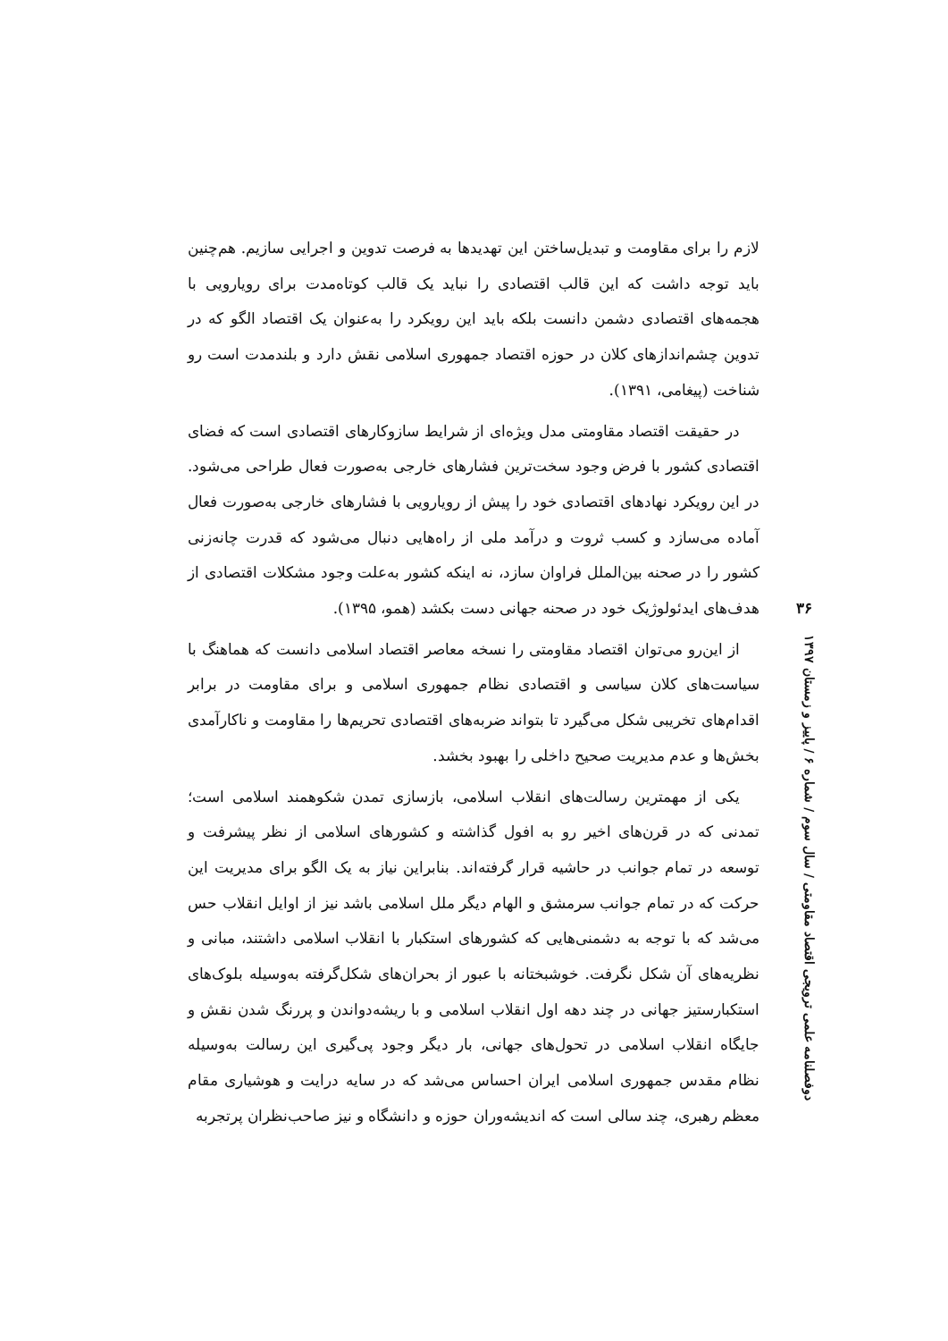لازم را برای مقاومت و تبدیل‌ساختن این تهدیدها به فرصت تدوین و اجرایی سازیم. هم‌چنین باید توجه داشت که این قالب اقتصادی را نباید یک قالب کوتاه‌مدت برای رویارویی با هجمه‌های اقتصادی دشمن دانست بلکه باید این رویکرد را به‌عنوان یک اقتصاد الگو که در تدوین چشم‌اندازهای کلان در حوزه اقتصاد جمهوری اسلامی نقش دارد و بلندمدت است رو شناخت (پیغامی، ۱۳۹۱).
در حقیقت اقتصاد مقاومتی مدل ویژه‌ای از شرایط سازوکارهای اقتصادی است که فضای اقتصادی کشور با فرض وجود سخت‌ترین فشارهای خارجی به‌صورت فعال طراحی می‌شود. در این رویکرد نهادهای اقتصادی خود را پیش از رویارویی با فشارهای خارجی به‌صورت فعال آماده می‌سازد و کسب ثروت و درآمد ملی از راه‌هایی دنبال می‌شود که قدرت چانه‌زنی کشور را در صحنه بین‌الملل فراوان سازد، نه اینکه کشور به‌علت وجود مشکلات اقتصادی از هدف‌های ایدئولوژیک خود در صحنه جهانی دست بکشد (همو، ۱۳۹۵).
از این‌رو می‌توان اقتصاد مقاومتی را نسخه معاصر اقتصاد اسلامی دانست که هماهنگ با سیاست‌های کلان سیاسی و اقتصادی نظام جمهوری اسلامی و برای مقاومت در برابر اقدام‌های تخریبی شکل می‌گیرد تا بتواند ضربه‌های اقتصادی تحریم‌ها را مقاومت و ناکارآمدی بخش‌ها و عدم مدیریت صحیح داخلی را بهبود بخشد.
یکی از مهمترین رسالت‌های انقلاب اسلامی، بازسازی تمدن شکوهمند اسلامی است؛ تمدنی که در قرن‌های اخیر رو به افول گذاشته و کشورهای اسلامی از نظر پیشرفت و توسعه در تمام جوانب در حاشیه قرار گرفته‌اند. بنابراین نیاز به یک الگو برای مدیریت این حرکت که در تمام جوانب سرمشق و الهام دیگر ملل اسلامی باشد نیز از اوایل انقلاب حس می‌شد که با توجه به دشمنی‌هایی که کشورهای استکبار با انقلاب اسلامی داشتند، مبانی و نظریه‌های آن شکل نگرفت. خوشبختانه با عبور از بحران‌های شکل‌گرفته به‌وسیله بلوک‌های استکبارستیز جهانی در چند دهه اول انقلاب اسلامی و با ریشه‌دواندن و پررنگ شدن نقش و جایگاه انقلاب اسلامی در تحول‌های جهانی، بار دیگر وجود پی‌گیری این رسالت به‌وسیله نظام مقدس جمهوری اسلامی ایران احساس می‌شد که در سایه درایت و هوشیاری مقام معظم رهبری، چند سالی است که اندیشه‌وران حوزه و دانشگاه و نیز صاحب‌نظران پرتجربه
۳۶
دوفصلنامه علمی ترویجی اقتصاد مقاومتی / سال سوم / شماره ۶ / پاییز و زمستان ۱۳۹۷